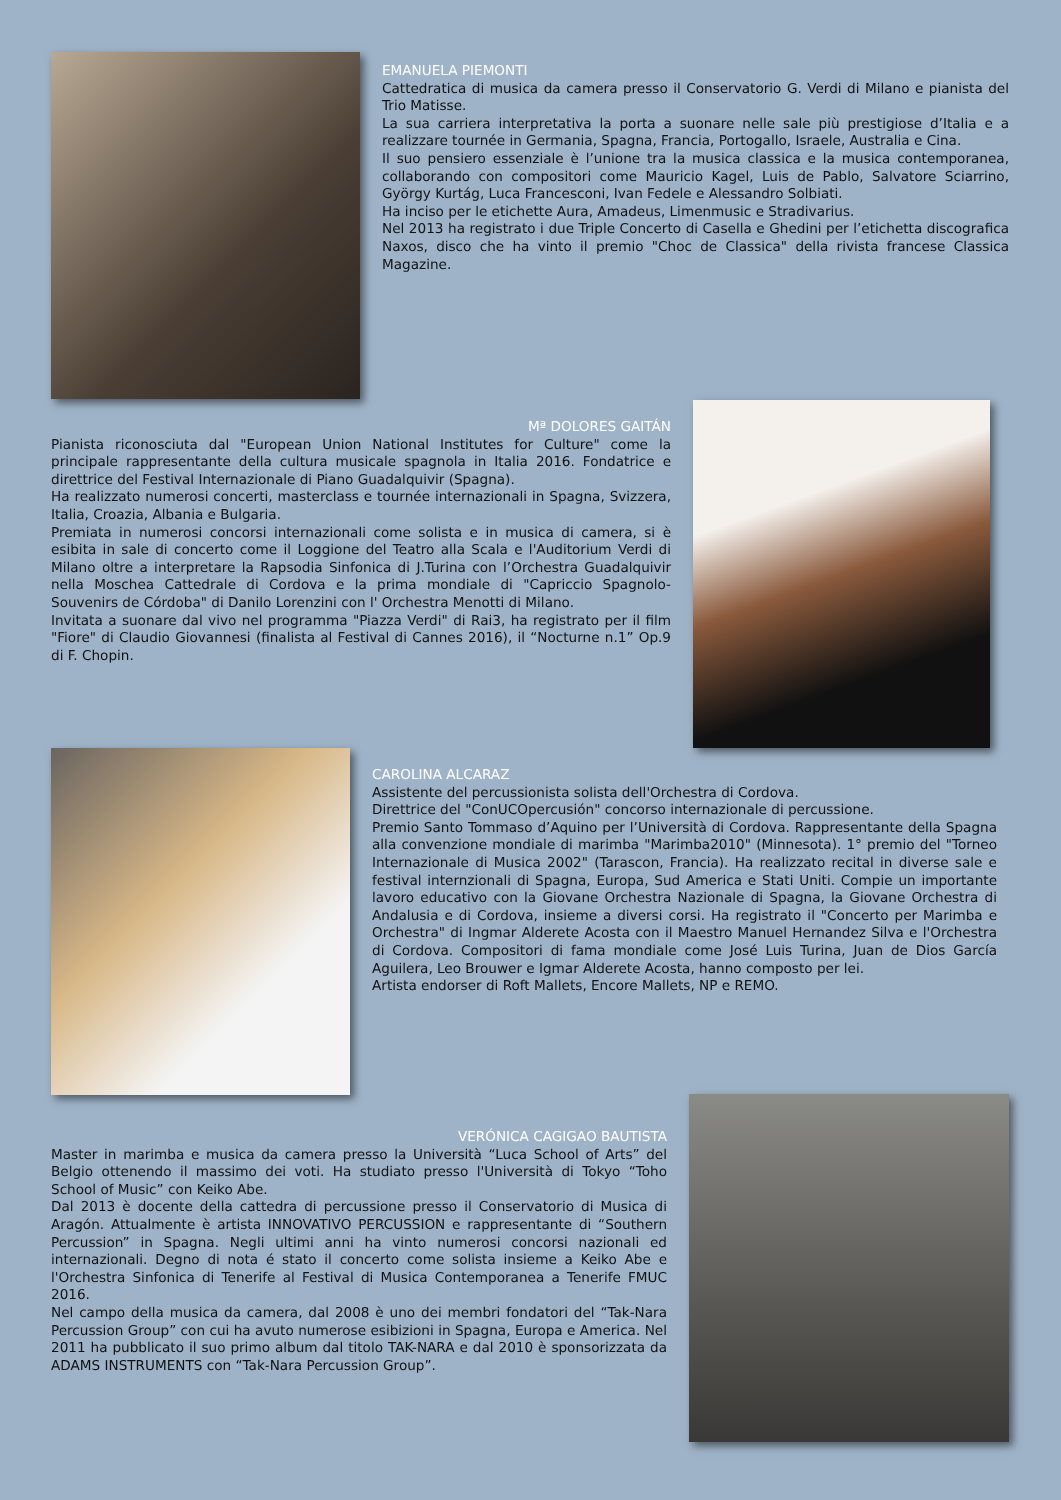EMANUELA PIEMONTI
Cattedratica di musica da camera presso il Conservatorio G. Verdi di Milano e pianista del Trio Matisse.
La sua carriera interpretativa la porta a suonare nelle sale più prestigiose d’Italia e a realizzare tournée in Germania, Spagna, Francia, Portogallo, Israele, Australia e Cina.
Il suo pensiero essenziale è l’unione tra la musica classica e la musica contemporanea, collaborando con compositori come Mauricio Kagel, Luis de Pablo, Salvatore Sciarrino, György Kurtág, Luca Francesconi, Ivan Fedele e Alessandro Solbiati.
Ha inciso per le etichette Aura, Amadeus, Limenmusic e Stradivarius.
Nel 2013 ha registrato i due Triple Concerto di Casella e Ghedini per l’etichetta discografica Naxos, disco che ha vinto il premio "Choc de Classica" della rivista francese Classica Magazine.
Mª DOLORES GAITÁN
Pianista riconosciuta dal "European Union National Institutes for Culture" come la principale rappresentante della cultura musicale spagnola in Italia 2016. Fondatrice e direttrice del Festival Internazionale di Piano Guadalquivir (Spagna).
Ha realizzato numerosi concerti, masterclass e tournée internazionali in Spagna, Svizzera, Italia, Croazia, Albania e Bulgaria.
Premiata in numerosi concorsi internazionali come solista e in musica di camera, si è esibita in sale di concerto come il Loggione del Teatro alla Scala e l'Auditorium Verdi di Milano oltre a interpretare la Rapsodia Sinfonica di J.Turina con l’Orchestra Guadalquivir nella Moschea Cattedrale di Cordova e la prima mondiale di "Capriccio Spagnolo- Souvenirs de Córdoba" di Danilo Lorenzini con l' Orchestra Menotti di Milano.
Invitata a suonare dal vivo nel programma "Piazza Verdi" di Rai3, ha registrato per il film "Fiore" di Claudio Giovannesi (finalista al Festival di Cannes 2016), il “Nocturne n.1” Op.9 di F. Chopin.
CAROLINA ALCARAZ
Assistente del percussionista solista dell'Orchestra di Cordova.
Direttrice del "ConUCOpercusión" concorso internazionale di percussione.
Premio Santo Tommaso d’Aquino per l’Università di Cordova. Rappresentante della Spagna alla convenzione mondiale di marimba "Marimba2010" (Minnesota). 1° premio del "Torneo Internazionale di Musica 2002" (Tarascon, Francia). Ha realizzato recital in diverse sale e festival internzionali di Spagna, Europa, Sud America e Stati Uniti. Compie un importante lavoro educativo con la Giovane Orchestra Nazionale di Spagna, la Giovane Orchestra di Andalusia e di Cordova, insieme a diversi corsi. Ha registrato il "Concerto per Marimba e Orchestra" di Ingmar Alderete Acosta con il Maestro Manuel Hernandez Silva e l'Orchestra di Cordova. Compositori di fama mondiale come José Luis Turina, Juan de Dios García Aguilera, Leo Brouwer e Igmar Alderete Acosta, hanno composto per lei.
Artista endorser di Roft Mallets, Encore Mallets, NP e REMO.
VERÓNICA CAGIGAO BAUTISTA
Master in marimba e musica da camera presso la Università “Luca School of Arts” del Belgio ottenendo il massimo dei voti. Ha studiato presso l'Università di Tokyo “Toho School of Music” con Keiko Abe.
Dal 2013 è docente della cattedra di percussione presso il Conservatorio di Musica di Aragón. Attualmente è artista INNOVATIVO PERCUSSION e rappresentante di “Southern Percussion” in Spagna. Negli ultimi anni ha vinto numerosi concorsi nazionali ed internazionali. Degno di nota é stato il concerto come solista insieme a Keiko Abe e l'Orchestra Sinfonica di Tenerife al Festival di Musica Contemporanea a Tenerife FMUC 2016.
Nel campo della musica da camera, dal 2008 è uno dei membri fondatori del “Tak-Nara Percussion Group” con cui ha avuto numerose esibizioni in Spagna, Europa e America. Nel 2011 ha pubblicato il suo primo album dal titolo TAK-NARA e dal 2010 è sponsorizzata da ADAMS INSTRUMENTS con “Tak-Nara Percussion Group”.